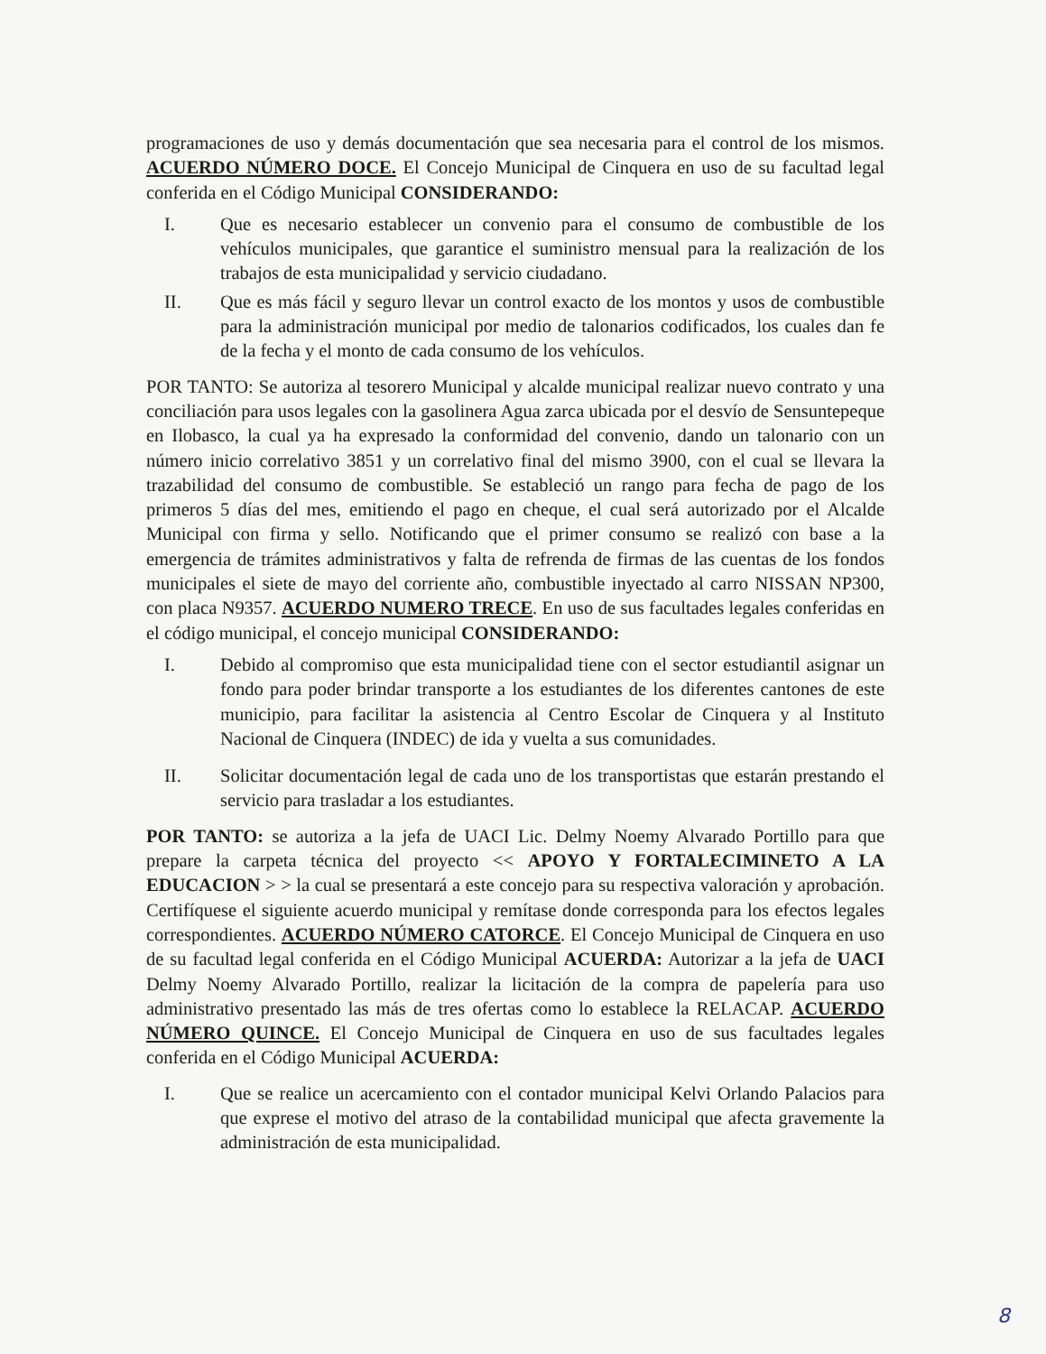programaciones de uso y demás documentación que sea necesaria para el control de los mismos. ACUERDO NÚMERO DOCE. El Concejo Municipal de Cinquera en uso de su facultad legal conferida en el Código Municipal CONSIDERANDO:
I. Que es necesario establecer un convenio para el consumo de combustible de los vehículos municipales, que garantice el suministro mensual para la realización de los trabajos de esta municipalidad y servicio ciudadano.
II. Que es más fácil y seguro llevar un control exacto de los montos y usos de combustible para la administración municipal por medio de talonarios codificados, los cuales dan fe de la fecha y el monto de cada consumo de los vehículos.
POR TANTO: Se autoriza al tesorero Municipal y alcalde municipal realizar nuevo contrato y una conciliación para usos legales con la gasolinera Agua zarca ubicada por el desvío de Sensuntepeque en Ilobasco, la cual ya ha expresado la conformidad del convenio, dando un talonario con un número inicio correlativo 3851 y un correlativo final del mismo 3900, con el cual se llevara la trazabilidad del consumo de combustible. Se estableció un rango para fecha de pago de los primeros 5 días del mes, emitiendo el pago en cheque, el cual será autorizado por el Alcalde Municipal con firma y sello. Notificando que el primer consumo se realizó con base a la emergencia de trámites administrativos y falta de refrenda de firmas de las cuentas de los fondos municipales el siete de mayo del corriente año, combustible inyectado al carro NISSAN NP300, con placa N9357. ACUERDO NUMERO TRECE. En uso de sus facultades legales conferidas en el código municipal, el concejo municipal CONSIDERANDO:
I. Debido al compromiso que esta municipalidad tiene con el sector estudiantil asignar un fondo para poder brindar transporte a los estudiantes de los diferentes cantones de este municipio, para facilitar la asistencia al Centro Escolar de Cinquera y al Instituto Nacional de Cinquera (INDEC) de ida y vuelta a sus comunidades.
II. Solicitar documentación legal de cada uno de los transportistas que estarán prestando el servicio para trasladar a los estudiantes.
POR TANTO: se autoriza a la jefa de UACI Lic. Delmy Noemy Alvarado Portillo para que prepare la carpeta técnica del proyecto << APOYO Y FORTALECIMINETO A LA EDUCACION > > la cual se presentará a este concejo para su respectiva valoración y aprobación. Certifíquese el siguiente acuerdo municipal y remítase donde corresponda para los efectos legales correspondientes. ACUERDO NÚMERO CATORCE. El Concejo Municipal de Cinquera en uso de su facultad legal conferida en el Código Municipal ACUERDA: Autorizar a la jefa de UACI Delmy Noemy Alvarado Portillo, realizar la licitación de la compra de papelería para uso administrativo presentado las más de tres ofertas como lo establece la RELACAP. ACUERDO NÚMERO QUINCE. El Concejo Municipal de Cinquera en uso de sus facultades legales conferida en el Código Municipal ACUERDA:
I. Que se realice un acercamiento con el contador municipal Kelvi Orlando Palacios para que exprese el motivo del atraso de la contabilidad municipal que afecta gravemente la administración de esta municipalidad.
8